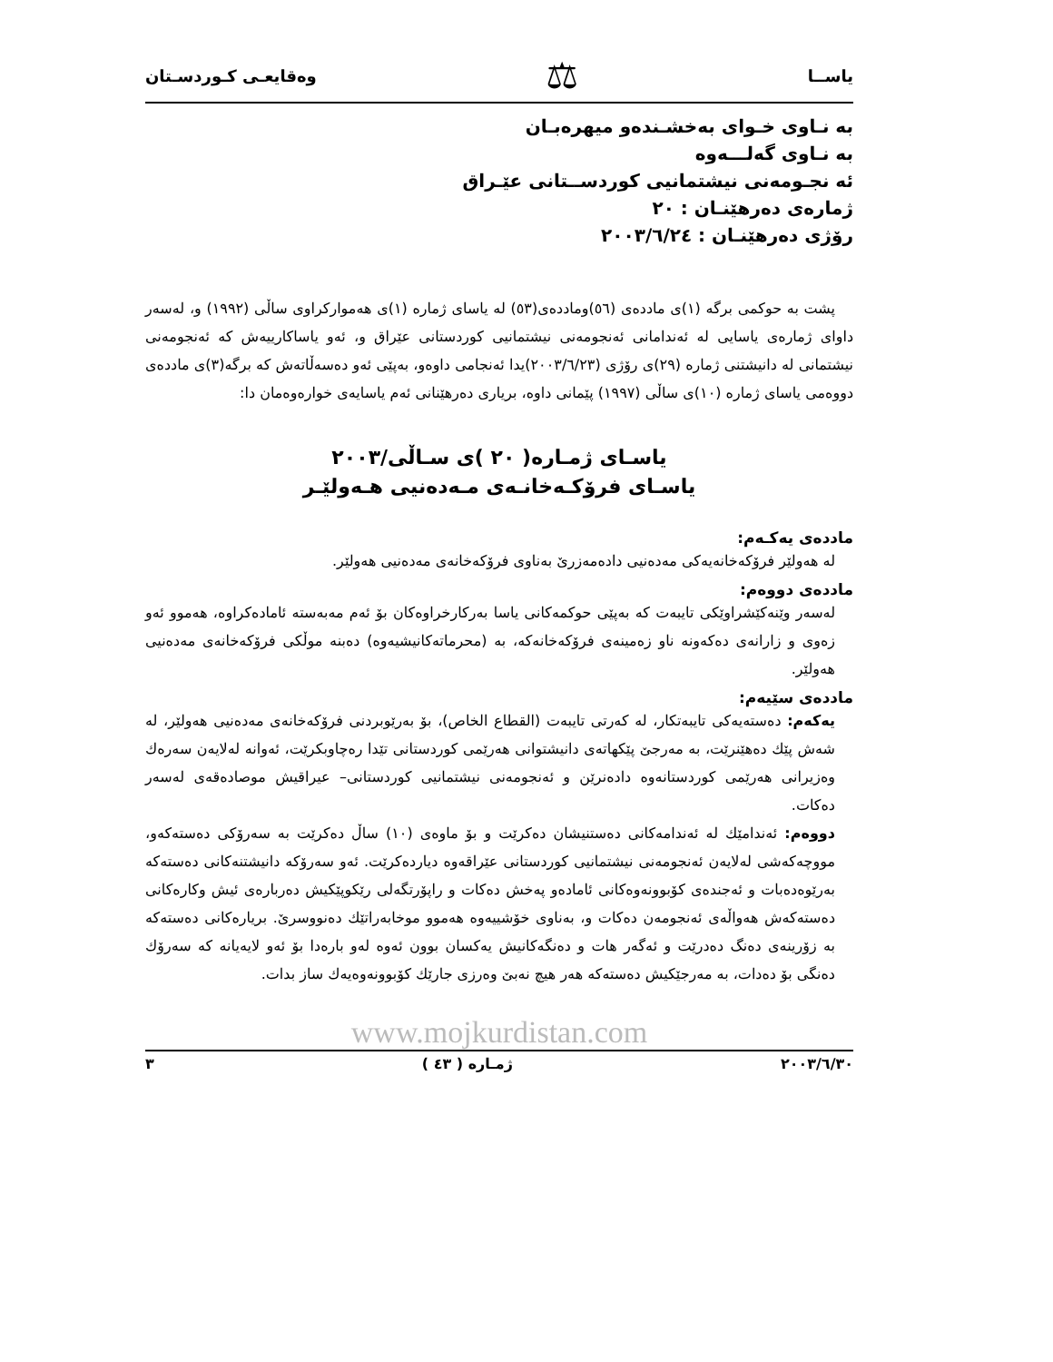یاســا ⚖ وەقایعـی کـوردسـتان
بە نـاوی خـوای بەخشـندەو میهرەبـان
بە نـاوی گەلـــەوە
ئە نجـومەنی نیشتمانیی کوردســتانی عێـراق
ژمارەی دەرهێنـان : ٢٠
رۆژی دەرهێنـان : ٢٠٠٣/٦/٢٤
پشت بە حوکمی برگە (١)ی ماددەی (٥٦)وماددەی(٥٣) لە یاسای ژمارە (١)ی هەموارکراوی ساڵی (١٩٩٢) و، لەسەر داوای ژمارەی یاسایی لە ئەندامانی ئەنجومەنی نیشتمانیی کوردستانی عێراق و، ئەو یاساکارییەش کە ئەنجومەنی نیشتمانی لە دانیشتنی ژمارە (٢٩)ی رۆژی (٢٠٠٣/٦/٢٣)یدا ئەنجامی داوەو، بەپێی ئەو دەسەڵاتەش کە برگە(٣)ی ماددەی دووەمی یاسای ژمارە (١٠)ی ساڵی (١٩٩٧) پێمانی داوە، بریاری دەرهێنانی ئەم یاسایەی خوارەوەمان دا:
یاسـای ژمـارە( ٢٠ )ی سـاڵی/٢٠٠٣
یاسـای فرۆکـەخانـەی مـەدەنیی هـەولێـر
ماددەی یەکـەم:
لە هەولێر فرۆکەخانەیەکی مەدەنیی دادەمەزرێ بەناوی فرۆکەخانەی مەدەنیی هەولێر.
ماددەی دووەم:
لەسەر وێنەکێشراوێکی تایبەت کە بەپێی حوکمەکانی یاسا بەرکارخراوەکان بۆ ئەم مەبەستە ئامادەکراوە، هەموو ئەو زەوی و زارانەی دەکەونە ناو زەمینەی فرۆکەخانەکە، بە (محرماتەکانیشیەوە) دەبنە موڵکی فرۆکەخانەی مەدەنیی هەولێر.
ماددەی سێیەم:
یەکەم: دەستەیەکی تایبەتکار، لە کەرتی تایبەت (القطاع الخاص)، بۆ بەرێوبردنی فرۆکەخانەی مەدەنیی هەولێر، لە شەش پێك دەهێنرێت، بە مەرجێ پێکهاتەی دانیشتوانی هەرێمی کوردستانی تێدا رەچاوبکرێت، ئەوانە لەلایەن سەرەك وەزیرانی هەرێمی کوردستانەوە دادەنرێن و ئەنجومەنی نیشتمانیی کوردستانی– عیراقیش موصادەقەی لەسەر دەکات.
دووەم: ئەندامێك لە ئەندامەکانی دەستنیشان دەکرێت و بۆ ماوەی (١٠) ساڵ دەکرێت بە سەرۆکی دەستەکەو، مووچەکەشی لەلایەن ئەنجومەنی نیشتمانیی کوردستانی عێراقەوە دیاردەکرێت. ئەو سەرۆکە دانیشتنەکانی دەستەکە بەرێوەدەبات و ئەجندەی کۆبوونەوەکانی ئامادەو پەخش دەکات و راپۆرتگەلی رێکوپێکیش دەربارەی ئیش وکارەکانی دەستەکەش هەواڵەی ئەنجومەن دەکات و، بەناوی خۆشییەوە هەموو موخابەراتێك دەنووسرێ. بریارەکانی دەستەکە بە زۆرینەی دەنگ دەدرێت و ئەگەر هات و دەنگەکانیش یەکسان بوون ئەوە لەو بارەدا بۆ ئەو لایەیانە کە سەرۆك دەنگی بۆ دەدات، بە مەرجێکیش دەستەکە هەر هیچ نەبێ وەرزی جارێك کۆبوونەوەیەك ساز بدات.
www.mojkurdistan.com
٢٠٠٣/٦/٣٠ ژمـارە ( ٤٣ ) ٣